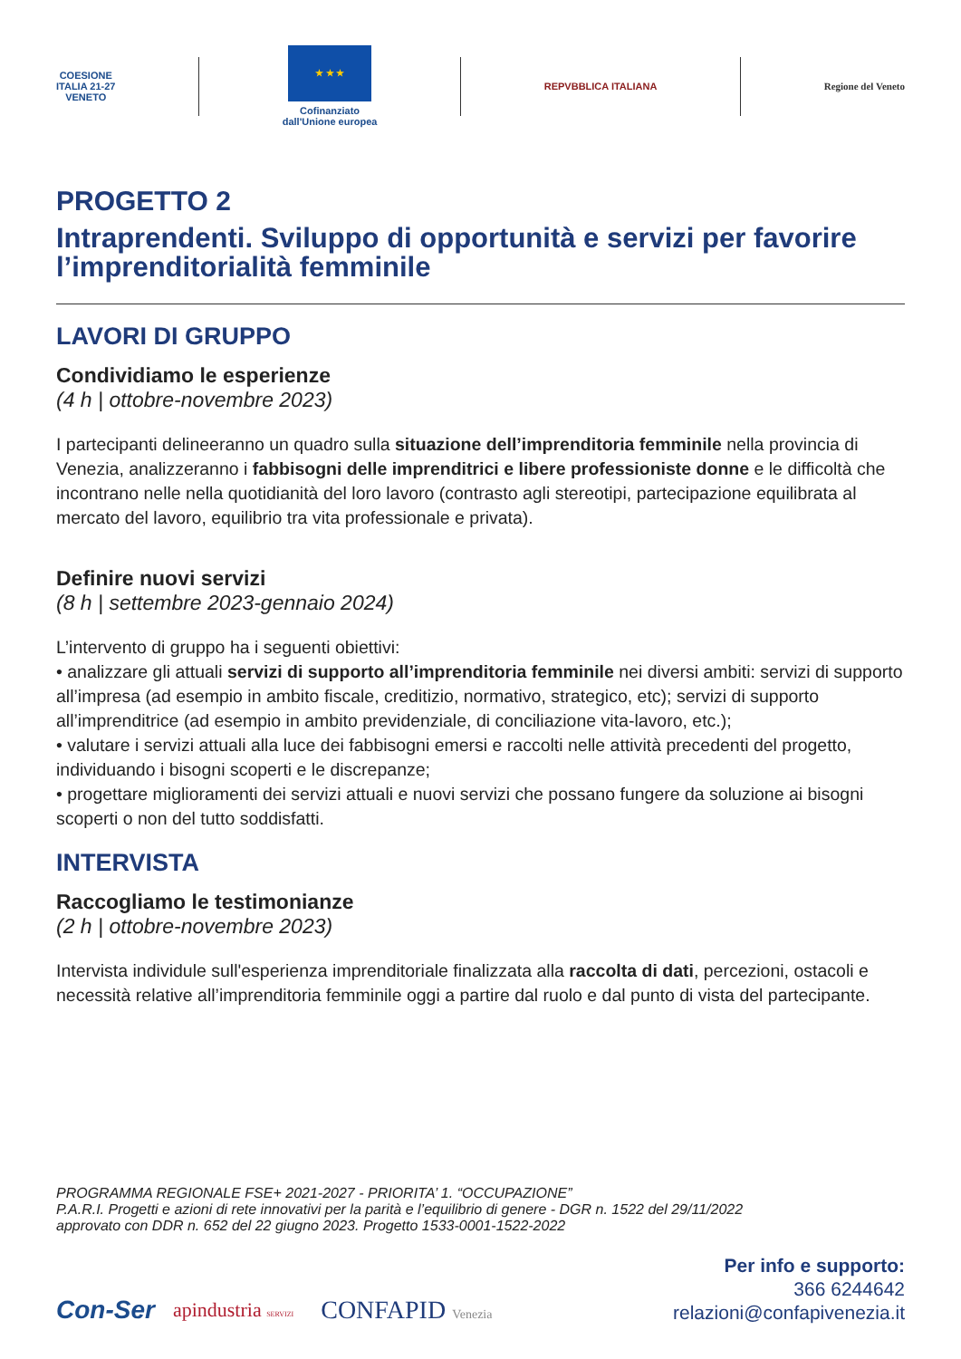COESIONE
ITALIA 21-27
VENETO
★ ★ ★
Cofinanziato
dall'Unione europea
REPVBBLICA ITALIANA Regione del Veneto
PROGETTO 2
Intraprendenti. Sviluppo di opportunità e servizi per favorire l’imprenditorialità femminile
LAVORI DI GRUPPO
Condividiamo le esperienze
(4 h | ottobre-novembre 2023)
I partecipanti delineeranno un quadro sulla situazione dell’imprenditoria femminile nella provincia di Venezia, analizzeranno i fabbisogni delle imprenditrici e libere professioniste donne e le difficoltà che incontrano nelle nella quotidianità del loro lavoro (contrasto agli stereotipi, partecipazione equilibrata al mercato del lavoro, equilibrio tra vita professionale e privata).
Definire nuovi servizi
(8 h | settembre 2023-gennaio 2024)
L’intervento di gruppo ha i seguenti obiettivi:
• analizzare gli attuali servizi di supporto all’imprenditoria femminile nei diversi ambiti: servizi di supporto all’impresa (ad esempio in ambito fiscale, creditizio, normativo, strategico, etc); servizi di supporto all’imprenditrice (ad esempio in ambito previdenziale, di conciliazione vita-lavoro, etc.);
• valutare i servizi attuali alla luce dei fabbisogni emersi e raccolti nelle attività precedenti del progetto, individuando i bisogni scoperti e le discrepanze;
• progettare miglioramenti dei servizi attuali e nuovi servizi che possano fungere da soluzione ai bisogni scoperti o non del tutto soddisfatti.
INTERVISTA
Raccogliamo le testimonianze
(2 h | ottobre-novembre 2023)
Intervista individule sull'esperienza imprenditoriale finalizzata alla raccolta di dati, percezioni, ostacoli e necessità relative all’imprenditoria femminile oggi a partire dal ruolo e dal punto di vista del partecipante.
PROGRAMMA REGIONALE FSE+ 2021-2027 - PRIORITA’ 1. “OCCUPAZIONE”
P.A.R.I. Progetti e azioni di rete innovativi per la parità e l’equilibrio di genere - DGR n. 1522 del 29/11/2022
approvato con DDR n. 652 del 22 giugno 2023. Progetto 1533-0001-1522-2022
Con-Ser apindustria SERVIZI CONFAPID Venezia
Per info e supporto:
366 6244642
relazioni@confapivenezia.it